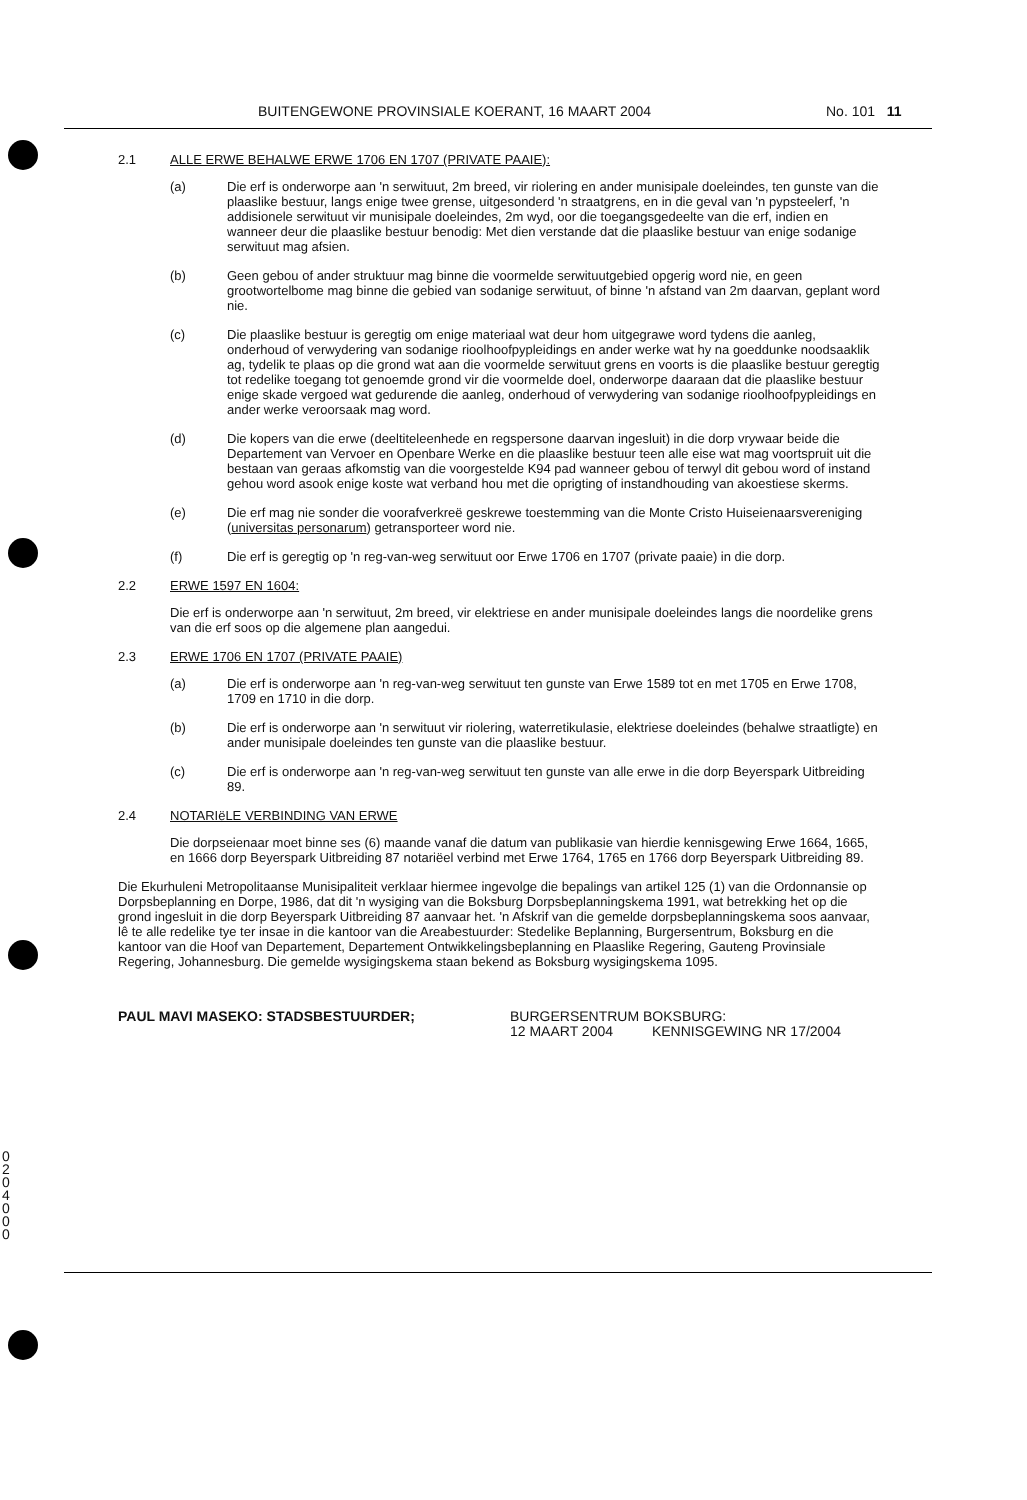BUITENGEWONE PROVINSIALE KOERANT, 16 MAART 2004 No. 101 11
2.1 ALLE ERWE BEHALWE ERWE 1706 EN 1707 (PRIVATE PAAIE):
(a) Die erf is onderworpe aan 'n serwituut, 2m breed, vir riolering en ander munisipale doeleindes, ten gunste van die plaaslike bestuur, langs enige twee grense, uitgesonderd 'n straatgrens, en in die geval van 'n pypsteelerf, 'n addisionele serwituut vir munisipale doeleindes, 2m wyd, oor die toegangsgedeelte van die erf, indien en wanneer deur die plaaslike bestuur benodig: Met dien verstande dat die plaaslike bestuur van enige sodanige serwituut mag afsien.
(b) Geen gebou of ander struktuur mag binne die voormelde serwituutgebied opgerig word nie, en geen grootwortelbome mag binne die gebied van sodanige serwituut, of binne 'n afstand van 2m daarvan, geplant word nie.
(c) Die plaaslike bestuur is geregtig om enige materiaal wat deur hom uitgegrawe word tydens die aanleg, onderhoud of verwydering van sodanige rioolhoofpypleidings en ander werke wat hy na goeddunke noodsaaklik ag, tydelik te plaas op die grond wat aan die voormelde serwituut grens en voorts is die plaaslike bestuur geregtig tot redelike toegang tot genoemde grond vir die voormelde doel, onderworpe daaraan dat die plaaslike bestuur enige skade vergoed wat gedurende die aanleg, onderhoud of verwydering van sodanige rioolhoofpypleidings en ander werke veroorsaak mag word.
(d) Die kopers van die erwe (deeltiteleenhede en regspersone daarvan ingesluit) in die dorp vrywaar beide die Departement van Vervoer en Openbare Werke en die plaaslike bestuur teen alle eise wat mag voortspruit uit die bestaan van geraas afkomstig van die voorgestelde K94 pad wanneer gebou of terwyl dit gebou word of instand gehou word asook enige koste wat verband hou met die oprigting of instandhouding van akoestiese skerms.
(e) Die erf mag nie sonder die voorafverkreë geskrewe toestemming van die Monte Cristo Huiseienaarsvereniging (universitas personarum) getransporteer word nie.
(f) Die erf is geregtig op 'n reg-van-weg serwituut oor Erwe 1706 en 1707 (private paaie) in die dorp.
2.2 ERWE 1597 EN 1604:
Die erf is onderworpe aan 'n serwituut, 2m breed, vir elektriese en ander munisipale doeleindes langs die noordelike grens van die erf soos op die algemene plan aangedui.
2.3 ERWE 1706 EN 1707 (PRIVATE PAAIE)
(a) Die erf is onderworpe aan 'n reg-van-weg serwituut ten gunste van Erwe 1589 tot en met 1705 en Erwe 1708, 1709 en 1710 in die dorp.
(b) Die erf is onderworpe aan 'n serwituut vir riolering, waterretikulasie, elektriese doeleindes (behalwe straatligte) en ander munisipale doeleindes ten gunste van die plaaslike bestuur.
(c) Die erf is onderworpe aan 'n reg-van-weg serwituut ten gunste van alle erwe in die dorp Beyerspark Uitbreiding 89.
2.4 NOTARIëLE VERBINDING VAN ERWE
Die dorpseienaar moet binne ses (6) maande vanaf die datum van publikasie van hierdie kennisgewing Erwe 1664, 1665, en 1666 dorp Beyerspark Uitbreiding 87 notariëel verbind met Erwe 1764, 1765 en 1766 dorp Beyerspark Uitbreiding 89.
Die Ekurhuleni Metropolitaanse Munisipaliteit verklaar hiermee ingevolge die bepalings van artikel 125 (1) van die Ordonnansie op Dorpsbeplanning en Dorpe, 1986, dat dit 'n wysiging van die Boksburg Dorpsbeplanningskema 1991, wat betrekking het op die grond ingesluit in die dorp Beyerspark Uitbreiding 87 aanvaar het. 'n Afskrif van die gemelde dorpsbeplanningskema soos aanvaar, lê te alle redelike tye ter insae in die kantoor van die Areabestuurder: Stedelike Beplanning, Burgersentrum, Boksburg en die kantoor van die Hoof van Departement, Departement Ontwikkelingsbeplanning en Plaaslike Regering, Gauteng Provinsiale Regering, Johannesburg. Die gemelde wysigingskema staan bekend as Boksburg wysigingskema 1095.
PAUL MAVI MASEKO: STADSBESTUURDER; BURGERSENTRUM BOKSBURG:
12 MAART 2004 KENNISGEWING NR 17/2004
0204000